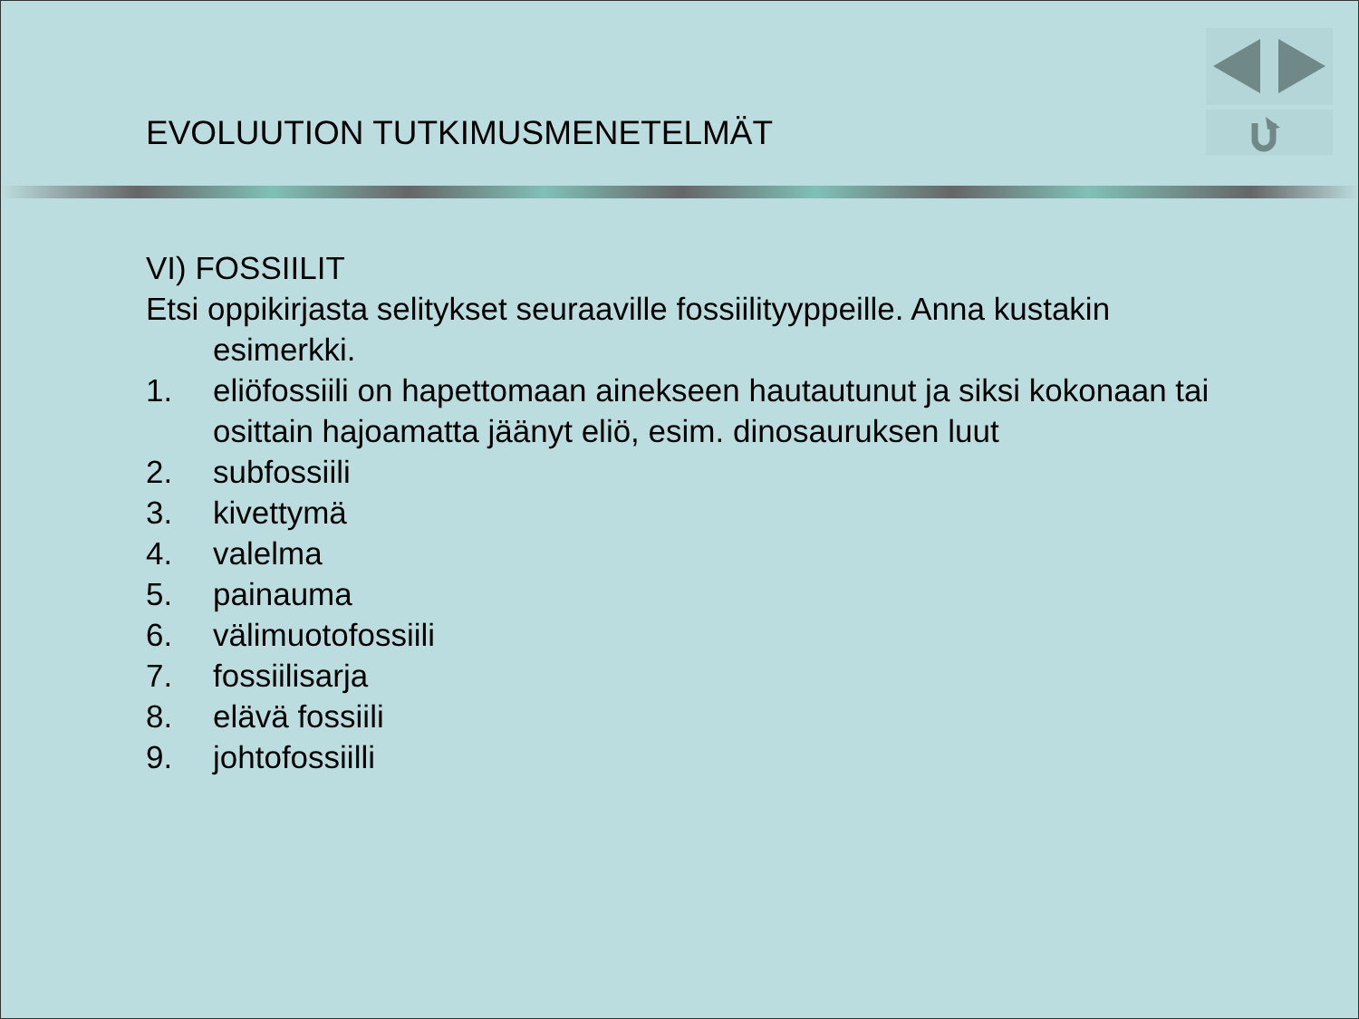EVOLUUTION TUTKIMUSMENETELMÄT
VI) FOSSIILIT
Etsi oppikirjasta selitykset seuraaville fossiilityyppeille. Anna kustakin
esimerkki.
1. eliöfossiili on hapettomaan ainekseen hautautunut ja siksi kokonaan tai osittain hajoamatta jäänyt eliö, esim. dinosauruksen luut
2. subfossiili
3. kivettymä
4. valelma
5. painauma
6. välimuotofossiili
7. fossiilisarja
8. elävä fossiili
9. johtofossiilli